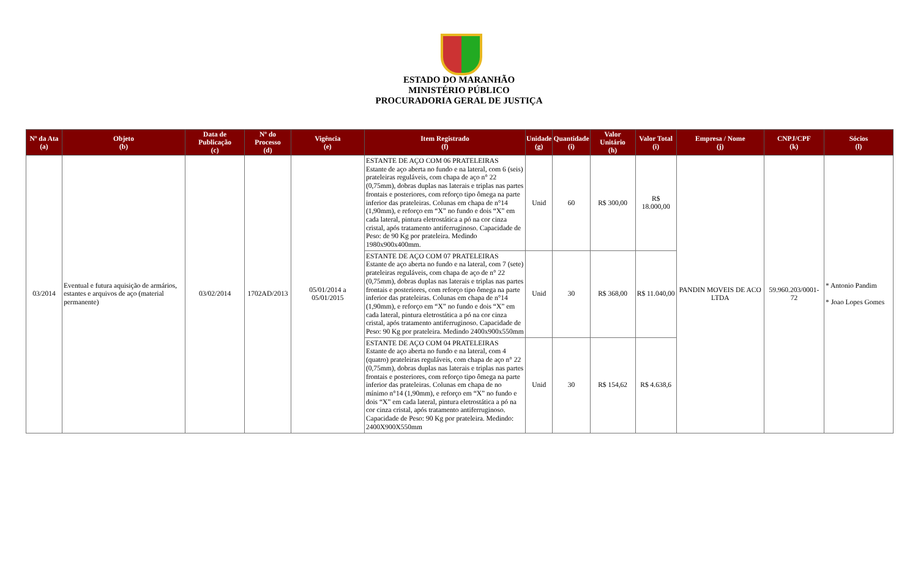ESTADO DO MARANHÃO
MINISTÉRIO PÚBLICO
PROCURADORIA GERAL DE JUSTIÇA
| Nº da Ata (a) | Objeto (b) | Data de Publicação (c) | Nº do Processo (d) | Vigência (e) | Item Registrado (f) | Unidade (g) | Quantidade (i) | Valor Unitário (h) | Valor Total (i) | Empresa / Nome (j) | CNPJ/CPF (k) | Sócios (l) |
| --- | --- | --- | --- | --- | --- | --- | --- | --- | --- | --- | --- | --- |
| 03/2014 | Eventual e futura aquisição de armários, estantes e arquivos de aço (material permanente) | 03/02/2014 | 1702AD/2013 | 05/01/2014 a 05/01/2015 | ESTANTE DE AÇO COM 06 PRATELEIRAS Estante de aço aberta no fundo e na lateral, com 6 (seis) prateleiras reguláveis, com chapa de aço n° 22 (0,75mm), dobras duplas nas laterais e triplas nas partes frontais e posteriores, com reforço tipo ômega na parte inferior das prateleiras. Colunas em chapa de n°14 (1,90mm), e reforço em “X” no fundo e dois “X” em cada lateral, pintura eletrostática a pó na cor cinza cristal, após tratamento antiferruginoso. Capacidade de Peso: de 90 Kg por prateleira. Medindo 1980x900x400mm. | Unid | 60 | R$ 300,00 | R$ 18.000,00 | PANDIN MOVEIS DE ACO LTDA | 59.960.203/0001-72 | * Antonio Pandim * Joao Lopes Gomes |
| | | | | | ESTANTE DE AÇO COM 07 PRATELEIRAS Estante de aço aberta no fundo e na lateral, com 7 (sete) prateleiras reguláveis, com chapa de aço de n° 22 (0,75mm), dobras duplas nas laterais e triplas nas partes frontais e posteriores, com reforço tipo ômega na parte inferior das prateleiras. Colunas em chapa de n°14 (1,90mm), e reforço em “X” no fundo e dois “X” em cada lateral, pintura eletrostática a pó na cor cinza cristal, após tratamento antiferruginoso. Capacidade de Peso: 90 Kg por prateleira. Medindo 2400x900x550mm | Unid | 30 | R$ 368,00 | R$ 11.040,00 | | | |
| | | | | | ESTANTE DE AÇO COM 04 PRATELEIRAS Estante de aço aberta no fundo e na lateral, com 4 (quatro) prateleiras reguláveis, com chapa de aço n° 22 (0,75mm), dobras duplas nas laterais e triplas nas partes frontais e posteriores, com reforço tipo ômega na parte inferior das prateleiras. Colunas em chapa de no mínimo n°14 (1,90mm), e reforço em “X” no fundo e dois “X” em cada lateral, pintura eletrostática a pó na cor cinza cristal, após tratamento antiferruginoso. Capacidade de Peso: 90 Kg por prateleira. Medindo: 2400X900X550mm | Unid | 30 | R$ 154,62 | R$ 4.638,6 | | | |